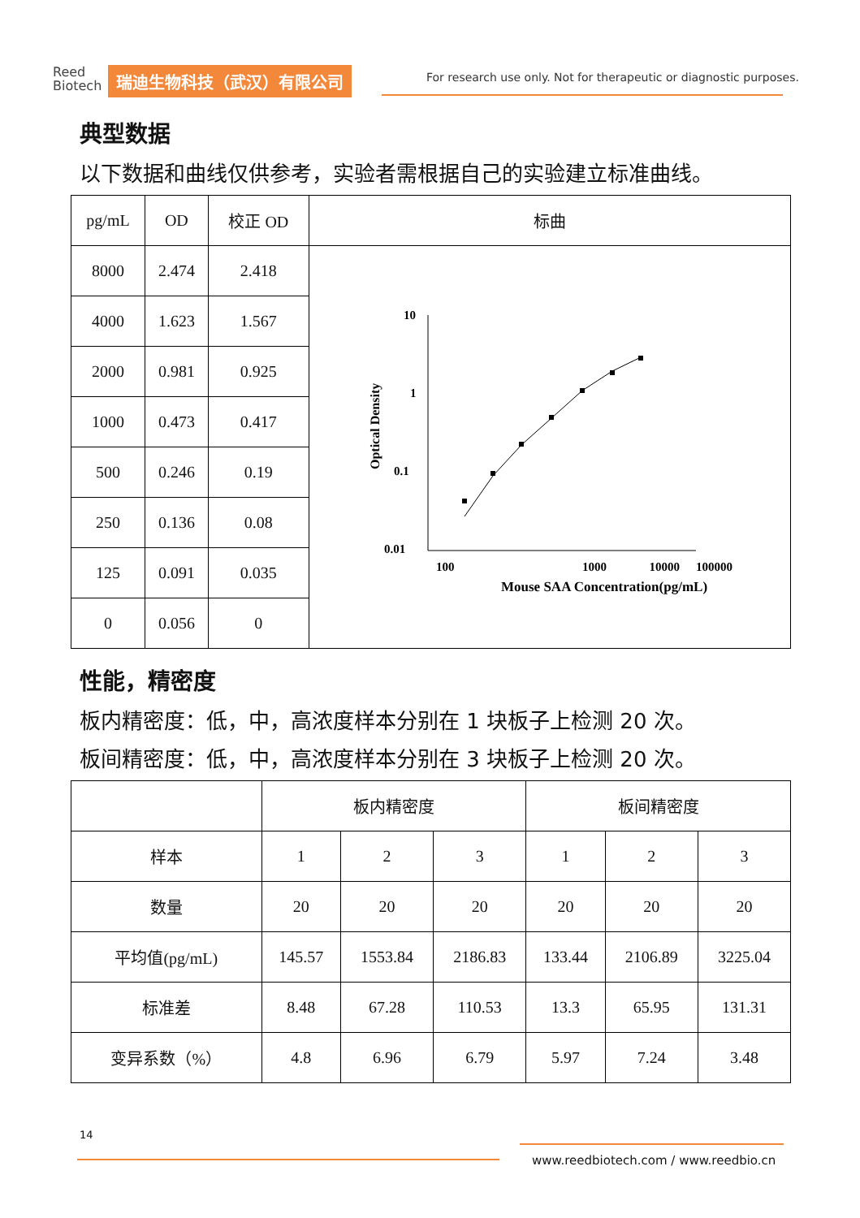Reed
Biotech
瑞迪生物科技（武汉）有限公司
For research use only. Not for therapeutic or diagnostic purposes.
典型数据
以下数据和曲线仅供参考，实验者需根据自己的实验建立标准曲线。
| pg/mL | OD | 校正 OD | 标曲 |
| --- | --- | --- | --- |
| 8000 | 2.474 | 2.418 | 10 1 0.1 0.01 100 1000 10000 100000 Mouse SAA Concentration(pg/mL) Optical Density |
| 4000 | 1.623 | 1.567 | |
| 2000 | 0.981 | 0.925 | |
| 1000 | 0.473 | 0.417 | |
| 500 | 0.246 | 0.19 | |
| 250 | 0.136 | 0.08 | |
| 125 | 0.091 | 0.035 | |
| 0 | 0.056 | 0 | |
性能，精密度
板内精密度：低，中，高浓度样本分别在 1 块板子上检测 20 次。
板间精密度：低，中，高浓度样本分别在 3 块板子上检测 20 次。
| | 板内精密度 | | | 板间精密度 | | |
| --- | --- | --- | --- | --- | --- | --- |
| 样本 | 1 | 2 | 3 | 1 | 2 | 3 |
| 数量 | 20 | 20 | 20 | 20 | 20 | 20 |
| 平均值(pg/mL) | 145.57 | 1553.84 | 2186.83 | 133.44 | 2106.89 | 3225.04 |
| 标准差 | 8.48 | 67.28 | 110.53 | 13.3 | 65.95 | 131.31 |
| 变异系数（%） | 4.8 | 6.96 | 6.79 | 5.97 | 7.24 | 3.48 |
14
www.reedbiotech.com / www.reedbio.cn